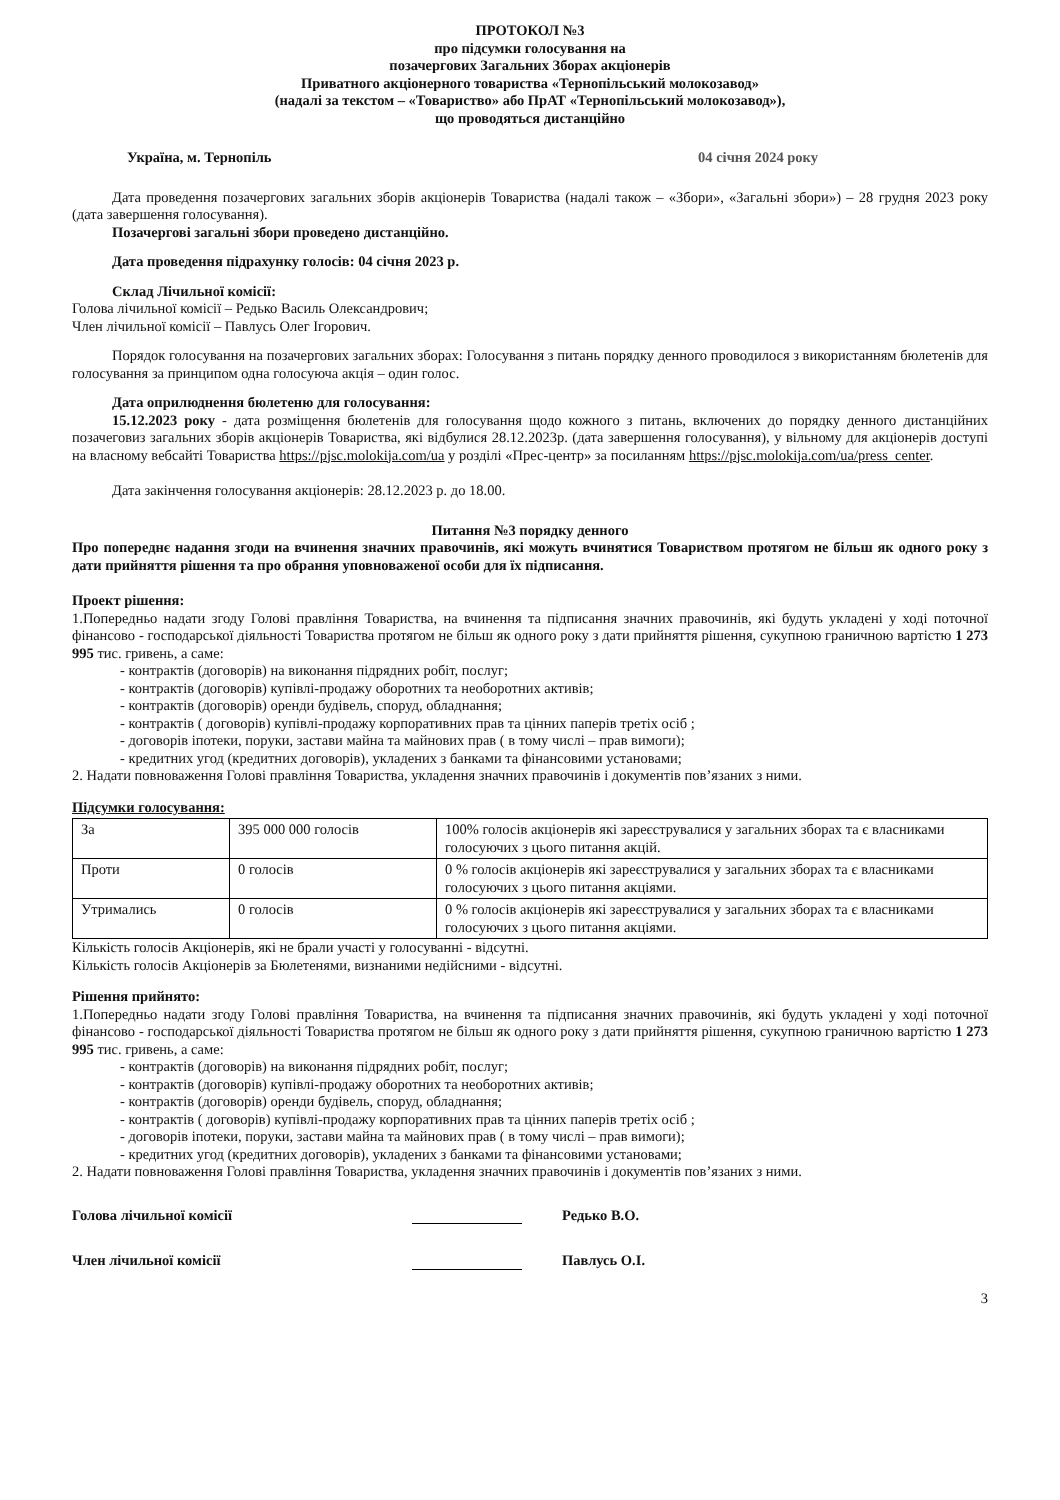ПРОТОКОЛ №3
про підсумки голосування на
позачергових Загальних Зборах акціонерів
Приватного акціонерного товариства «Тернопільський молокозавод»
(надалі за текстом – «Товариство» або ПрАТ «Тернопільський молокозавод»),
що проводяться дистанційно
Україна, м. Тернопіль 04 січня 2024 року
Дата проведення позачергових загальних зборів акціонерів Товариства (надалі також – «Збори», «Загальні збори») – 28 грудня 2023 року (дата завершення голосування).
Позачергові загальні збори проведено дистанційно.
Дата проведення підрахунку голосів: 04 січня 2023 р.
Склад Лічильної комісії:
Голова лічильної комісії – Редько Василь Олександрович;
Член лічильної комісії – Павлусь Олег Ігорович.
Порядок голосування на позачергових загальних зборах: Голосування з питань порядку денного проводилося з використанням бюлетенів для голосування за принципом одна голосуюча акція – один голос.
Дата оприлюднення бюлетеню для голосування:
15.12.2023 року - дата розміщення бюлетенів для голосування щодо кожного з питань, включених до порядку денного дистанційних позачеговиз загальних зборів акціонерів Товариства, які відбулися 28.12.2023р. (дата завершення голосування), у вільному для акціонерів доступі на власному вебсайті Товариства https://pjsc.molokija.com/ua у розділі «Прес-центр» за посиланням https://pjsc.molokija.com/ua/press_center.
Дата закінчення голосування акціонерів: 28.12.2023 р. до 18.00.
Питання №3 порядку денного
Про попереднє надання згоди на вчинення значних правочинів, які можуть вчинятися Товариством протягом не більш як одного року з дати прийняття рішення та про обрання уповноваженої особи для їх підписання.
Проект рішення:
1.Попередньо надати згоду Голові правління Товариства, на вчинення та підписання значних правочинів, які будуть укладені у ході поточної фінансово - господарської діяльності Товариства протягом не більш як одного року з дати прийняття рішення, сукупною граничною вартістю 1 273 995 тис. гривень, а саме:
- контрактів (договорів) на виконання підрядних робіт, послуг;
- контрактів (договорів) купівлі-продажу оборотних та необоротних активів;
- контрактів (договорів) оренди будівель, споруд, обладнання;
- контрактів ( договорів) купівлі-продажу корпоративних прав та цінних паперів третіх осіб ;
- договорів іпотеки, поруки, застави майна та майнових прав ( в тому числі – прав вимоги);
- кредитних угод (кредитних договорів), укладених з банками та фінансовими установами;
2. Надати повноваження Голові правління Товариства, укладення значних правочинів і документів пов’язаних з ними.
Підсумки голосування:
| За | 395 000 000 голосів | 100% голосів акціонерів які зареєструвалися у загальних зборах та є власниками голосуючих з цього питання акцій. |
| Проти | 0 голосів | 0 % голосів акціонерів які зареєструвалися у загальних зборах та є власниками голосуючих з цього питання акціями. |
| Утримались | 0 голосів | 0 % голосів акціонерів які зареєструвалися у загальних зборах та є власниками голосуючих з цього питання акціями. |
Кількість голосів Акціонерів, які не брали участі у голосуванні - відсутні.
Кількість голосів Акціонерів за Бюлетенями, визнаними недійсними - відсутні.
Рішення прийнято:
1.Попередньо надати згоду Голові правління Товариства, на вчинення та підписання значних правочинів, які будуть укладені у ході поточної фінансово - господарської діяльності Товариства протягом не більш як одного року з дати прийняття рішення, сукупною граничною вартістю 1 273 995 тис. гривень, а саме:
- контрактів (договорів) на виконання підрядних робіт, послуг;
- контрактів (договорів) купівлі-продажу оборотних та необоротних активів;
- контрактів (договорів) оренди будівель, споруд, обладнання;
- контрактів ( договорів) купівлі-продажу корпоративних прав та цінних паперів третіх осіб ;
- договорів іпотеки, поруки, застави майна та майнових прав ( в тому числі – прав вимоги);
- кредитних угод (кредитних договорів), укладених з банками та фінансовими установами;
2. Надати повноваження Голові правління Товариства, укладення значних правочинів і документів пов’язаних з ними.
Голова лічильної комісії Редько В.О.
Член лічильної комісії Павлусь О.І.
3